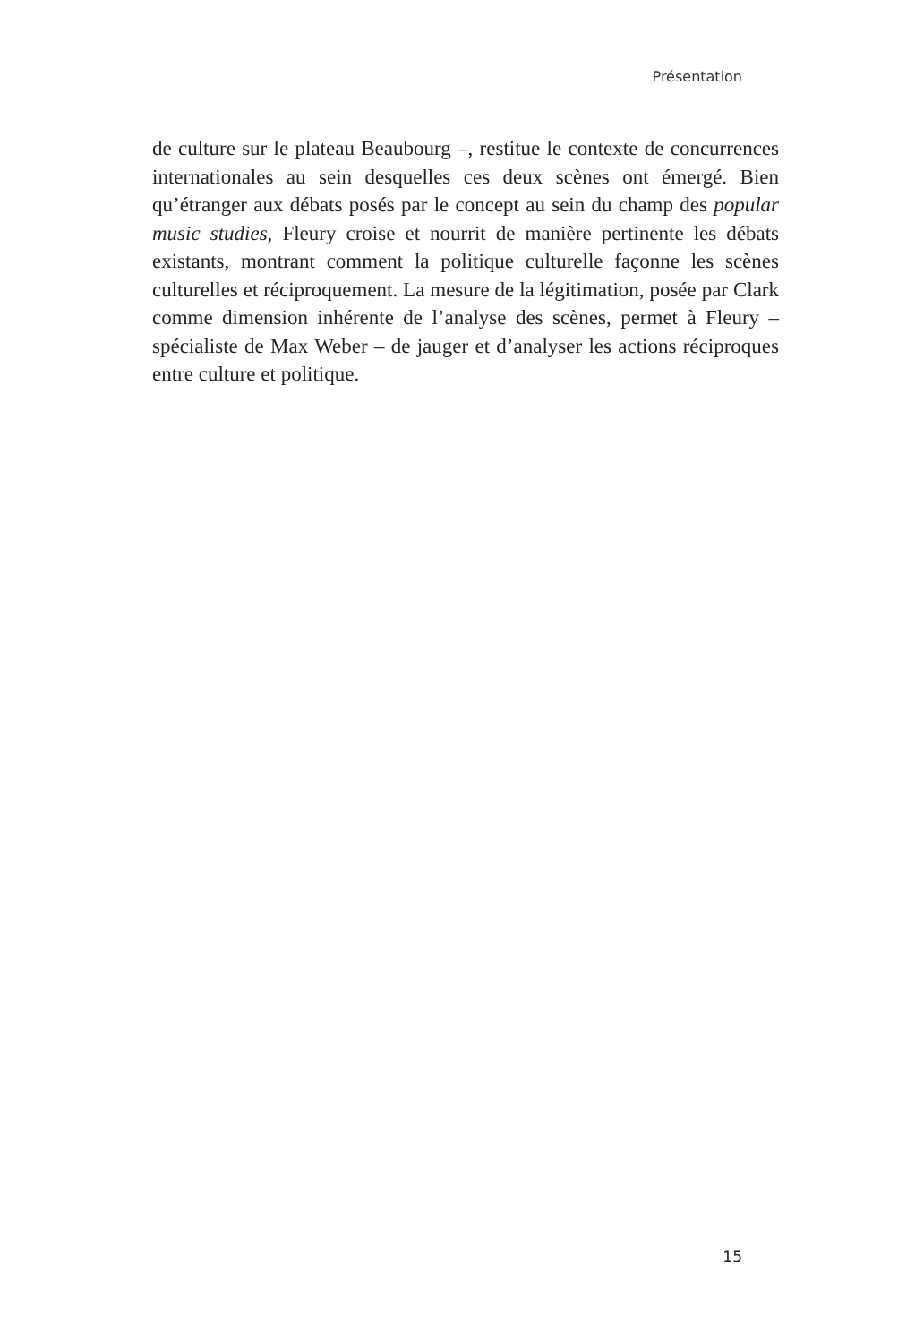Présentation
de culture sur le plateau Beaubourg –, restitue le contexte de concurrences internationales au sein desquelles ces deux scènes ont émergé. Bien qu’étranger aux débats posés par le concept au sein du champ des popular music studies, Fleury croise et nourrit de manière pertinente les débats existants, montrant comment la politique culturelle façonne les scènes culturelles et réciproquement. La mesure de la légitimation, posée par Clark comme dimension inhérente de l’analyse des scènes, permet à Fleury – spécialiste de Max Weber – de jauger et d’analyser les actions réciproques entre culture et politique.
15